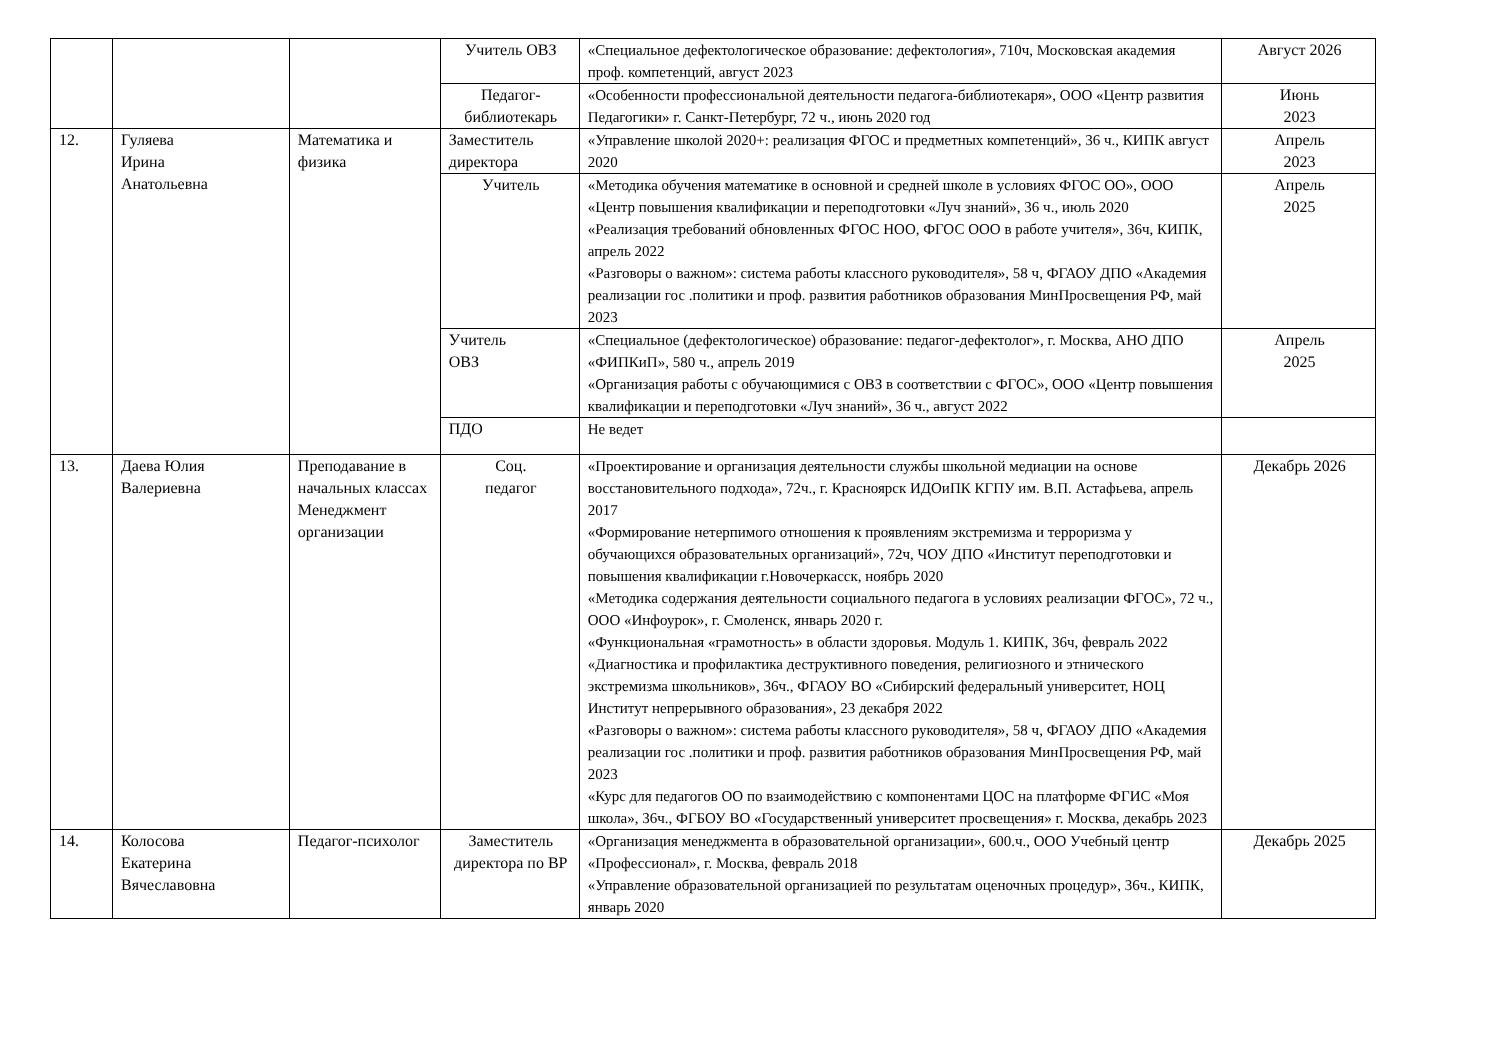| | | | Учитель ОВЗ | «Специальное дефектологическое образование: дефектология», 710ч, Московская академия проф. компетенций, август 2023 | Август 2026 |
| | | | Педагог-библиотекарь | «Особенности профессиональной деятельности педагога-библиотекаря», ООО «Центр развития Педагогики» г. Санкт-Петербург, 72 ч., июнь 2020 год | Июнь 2023 |
| 12. | Гуляева Ирина Анатольевна | Математика и физика | Заместитель директора | «Управление школой 2020+: реализация ФГОС и предметных компетенций», 36 ч., КИПК август 2020 | Апрель 2023 |
| | | | Учитель | «Методика обучения математике в основной и средней школе в условиях ФГОС ОО», ООО «Центр повышения квалификации и переподготовки «Луч знаний», 36 ч., июль 2020 «Реализация требований обновленных ФГОС НОО, ФГОС ООО в работе учителя», 36ч, КИПК, апрель 2022 «Разговоры о важном»: система работы классного руководителя», 58 ч, ФГАОУ ДПО «Академия реализации гос .политики и проф. развития работников образования МинПросвещения РФ, май 2023 | Апрель 2025 |
| | | | Учитель ОВЗ | «Специальное (дефектологическое) образование: педагог-дефектолог», г. Москва, АНО ДПО «ФИПКиП», 580 ч., апрель 2019 «Организация работы с обучающимися с ОВЗ в соответствии с ФГОС», ООО «Центр повышения квалификации и переподготовки «Луч знаний», 36 ч., август 2022 | Апрель 2025 |
| | | | ПДО | Не ведет | |
| 13. | Даева Юлия Валериевна | Преподавание в начальных классах Менеджмент организации | Соц. педагог | «Проектирование и организация деятельности службы школьной медиации на основе восстановительного подхода», 72ч., г. Красноярск ИДОиПК КГПУ им. В.П. Астафьева, апрель 2017 «Формирование нетерпимого отношения к проявлениям экстремизма и терроризма у обучающихся образовательных организаций», 72ч, ЧОУ ДПО «Институт переподготовки и повышения квалификации г.Новочеркасск, ноябрь 2020 «Методика содержания деятельности социального педагога в условиях реализации ФГОС», 72 ч., ООО «Инфоурок», г. Смоленск, январь 2020 г. «Функциональная «грамотность» в области здоровья. Модуль 1. КИПК, 36ч, февраль 2022 «Диагностика и профилактика деструктивного поведения, религиозного и этнического экстремизма школьников», 36ч., ФГАОУ ВО «Сибирский федеральный университет, НОЦ Институт непрерывного образования», 23 декабря 2022 «Разговоры о важном»: система работы классного руководителя», 58 ч, ФГАОУ ДПО «Академия реализации гос .политики и проф. развития работников образования МинПросвещения РФ, май 2023 «Курс для педагогов ОО по взаимодействию с компонентами ЦОС на платформе ФГИС «Моя школа», 36ч., ФГБОУ ВО «Государственный университет просвещения» г. Москва, декабрь 2023 | Декабрь 2026 |
| 14. | Колосова Екатерина Вячеславовна | Педагог-психолог | Заместитель директора по ВР | «Организация менеджмента в образовательной организации», 600.ч., ООО Учебный центр «Профессионал», г. Москва, февраль 2018 «Управление образовательной организацией по результатам оценочных процедур», 36ч., КИПК, январь 2020 | Декабрь 2025 |